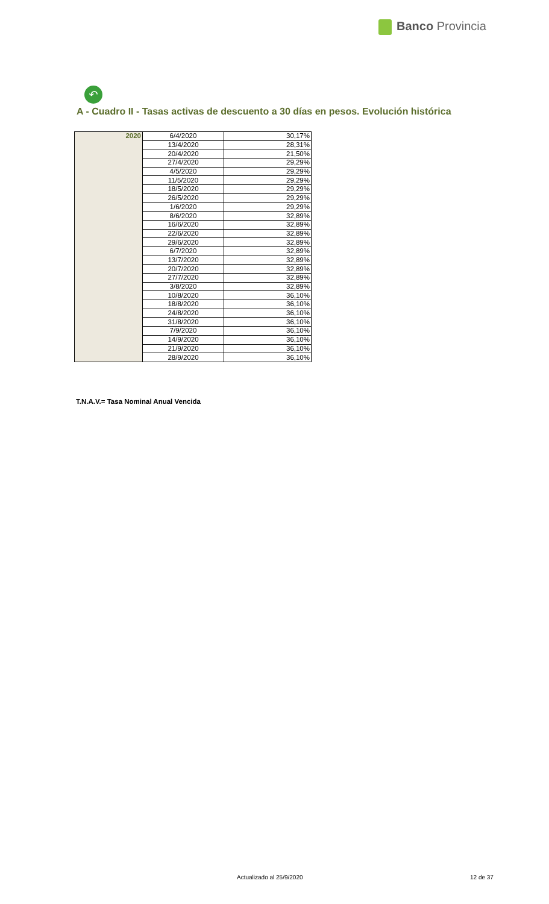Banco Provincia
↶
A - Cuadro II - Tasas activas de descuento a 30 días en pesos. Evolución histórica
| 2020 | 6/4/2020 | 30,17% |
| | 13/4/2020 | 28,31% |
| | 20/4/2020 | 21,50% |
| | 27/4/2020 | 29,29% |
| | 4/5/2020 | 29,29% |
| | 11/5/2020 | 29,29% |
| | 18/5/2020 | 29,29% |
| | 26/5/2020 | 29,29% |
| | 1/6/2020 | 29,29% |
| | 8/6/2020 | 32,89% |
| | 16/6/2020 | 32,89% |
| | 22/6/2020 | 32,89% |
| | 29/6/2020 | 32,89% |
| | 6/7/2020 | 32,89% |
| | 13/7/2020 | 32,89% |
| | 20/7/2020 | 32,89% |
| | 27/7/2020 | 32,89% |
| | 3/8/2020 | 32,89% |
| | 10/8/2020 | 36,10% |
| | 18/8/2020 | 36,10% |
| | 24/8/2020 | 36,10% |
| | 31/8/2020 | 36,10% |
| | 7/9/2020 | 36,10% |
| | 14/9/2020 | 36,10% |
| | 21/9/2020 | 36,10% |
| | 28/9/2020 | 36,10% |
T.N.A.V.= Tasa Nominal Anual Vencida
Actualizado al 25/9/2020 12 de 37